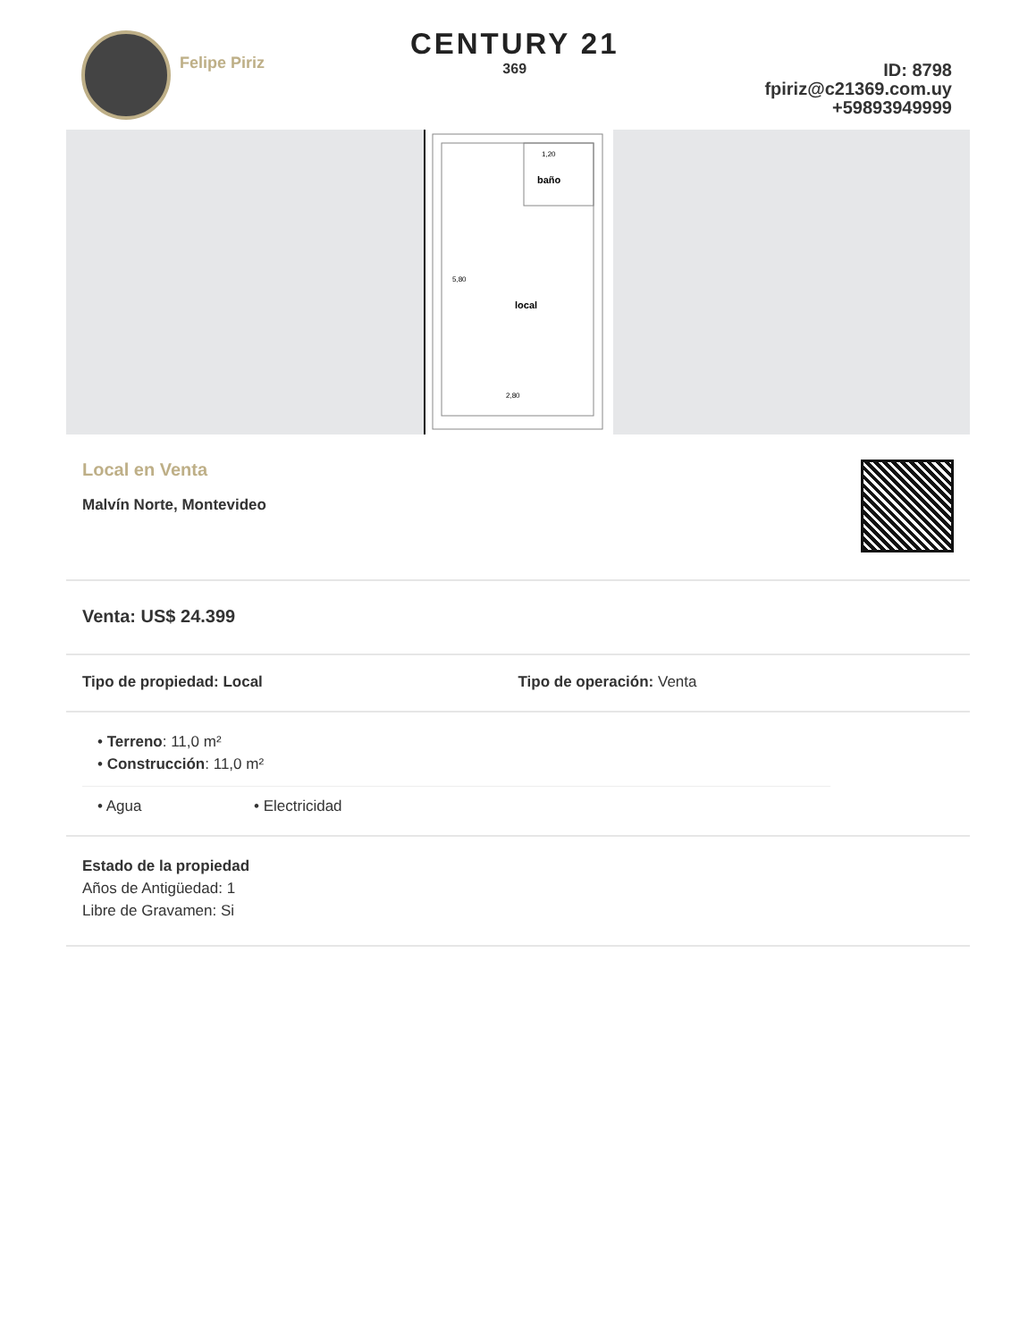Felipe Piriz
CENTURY 21
369
ID: 8798
fpiriz@c21369.com.uy
+59893949999
1,20
baño
local
2,80
5,80
Local en Venta
Malvín Norte, Montevideo
Venta: US$ 24.399
Tipo de propiedad: Local Tipo de operación: Venta
• Terreno: 11,0 m²
• Construcción: 11,0 m²
• Agua • Electricidad
Estado de la propiedad
Años de Antigüedad: 1
Libre de Gravamen: Si